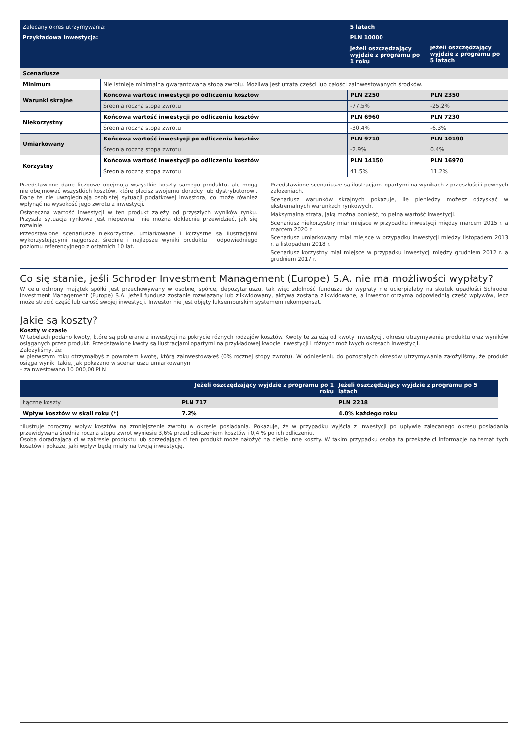| Zalecany okres utrzymywania: | | 5 latach | |
| Przykładowa inwestycja: | | PLN 10000 | |
| | | Jeżeli oszczędzający wyjdzie z programu po 1 roku | Jeżeli oszczędzający wyjdzie z programu po 5 latach |
| Scenariusze | | | |
| Minimum | Nie istnieje minimalna gwarantowana stopa zwrotu. Możliwa jest utrata części lub całości zainwestowanych środków. | | |
| Warunki skrajne | Końcowa wartość inwestycji po odliczeniu kosztów | PLN 2250 | PLN 2350 |
| | Średnia roczna stopa zwrotu | -77.5% | -25.2% |
| Niekorzystny | Końcowa wartość inwestycji po odliczeniu kosztów | PLN 6960 | PLN 7230 |
| | Średnia roczna stopa zwrotu | -30.4% | -6.3% |
| Umiarkowany | Końcowa wartość inwestycji po odliczeniu kosztów | PLN 9710 | PLN 10190 |
| | Średnia roczna stopa zwrotu | -2.9% | 0.4% |
| Korzystny | Końcowa wartość inwestycji po odliczeniu kosztów | PLN 14150 | PLN 16970 |
| | Średnia roczna stopa zwrotu | 41.5% | 11.2% |
Przedstawione dane liczbowe obejmują wszystkie koszty samego produktu, ale mogą nie obejmować wszystkich kosztów, które płacisz swojemu doradcy lub dystrybutorowi. Dane te nie uwzględniają osobistej sytuacji podatkowej inwestora, co może również wpłynąć na wysokość jego zwrotu z inwestycji.
Ostateczna wartość inwestycji w ten produkt zależy od przyszłych wyników rynku. Przyszła sytuacja rynkowa jest niepewna i nie można dokładnie przewidzieć, jak się rozwinie.
Przedstawione scenariusze niekorzystne, umiarkowane i korzystne są ilustracjami wykorzystującymi najgorsze, średnie i najlepsze wyniki produktu i odpowiedniego poziomu referencyjnego z ostatnich 10 lat.
Przedstawione scenariusze są ilustracjami opartymi na wynikach z przeszłości i pewnych założeniach.
Scenariusz warunków skrajnych pokazuje, ile pieniędzy możesz odzyskać w ekstremalnych warunkach rynkowych.
Maksymalna strata, jaką można ponieść, to pełna wartość inwestycji.
Scenariusz niekorzystny miał miejsce w przypadku inwestycji między marcem 2015 r. a marcem 2020 r.
Scenariusz umiarkowany miał miejsce w przypadku inwestycji między listopadem 2013 r. a listopadem 2018 r.
Scenariusz korzystny miał miejsce w przypadku inwestycji między grudniem 2012 r. a grudniem 2017 r.
Co się stanie, jeśli Schroder Investment Management (Europe) S.A. nie ma możliwości wypłaty?
W celu ochrony majątek spółki jest przechowywany w osobnej spółce, depozytariuszu, tak więc zdolność funduszu do wypłaty nie ucierpiałaby na skutek upadłości Schroder Investment Management (Europe) S.A. Jeżeli fundusz zostanie rozwiązany lub zlikwidowany, aktywa zostaną zlikwidowane, a inwestor otrzyma odpowiednią część wpływów, lecz może stracić część lub całość swojej inwestycji. Inwestor nie jest objęty luksemburskim systemem rekompensat.
Jakie są koszty?
Koszty w czasie
W tabelach podano kwoty, które są pobierane z inwestycji na pokrycie różnych rodzajów kosztów. Kwoty te zależą od kwoty inwestycji, okresu utrzymywania produktu oraz wyników osiąganych przez produkt. Przedstawione kwoty są ilustracjami opartymi na przykładowej kwocie inwestycji i różnych możliwych okresach inwestycji.
Założyliśmy, że:
w pierwszym roku otrzymałbyś z powrotem kwotę, którą zainwestowałeś (0% rocznej stopy zwrotu). W odniesieniu do pozostałych okresów utrzymywania założyliśmy, że produkt osiąga wyniki takie, jak pokazano w scenariuszu umiarkowanym
– zainwestowano 10 000,00 PLN
| | Jeżeli oszczędzający wyjdzie z programu po 1 roku | Jeżeli oszczędzający wyjdzie z programu po 5 latach |
| Łączne koszty | PLN 717 | PLN 2218 |
| Wpływ kosztów w skali roku (*) | 7.2% | 4.0% każdego roku |
*Ilustruje coroczny wpływ kosztów na zmniejszenie zwrotu w okresie posiadania. Pokazuje, że w przypadku wyjścia z inwestycji po upływie zalecanego okresu posiadania przewidywana średnia roczna stopu zwrot wyniesie 3,6% przed odliczeniem kosztów i 0,4 % po ich odliczeniu.
Osoba doradzająca ci w zakresie produktu lub sprzedająca ci ten produkt może nałożyć na ciebie inne koszty. W takim przypadku osoba ta przekaże ci informacje na temat tych kosztów i pokaże, jaki wpływ będą miały na twoją inwestycję.